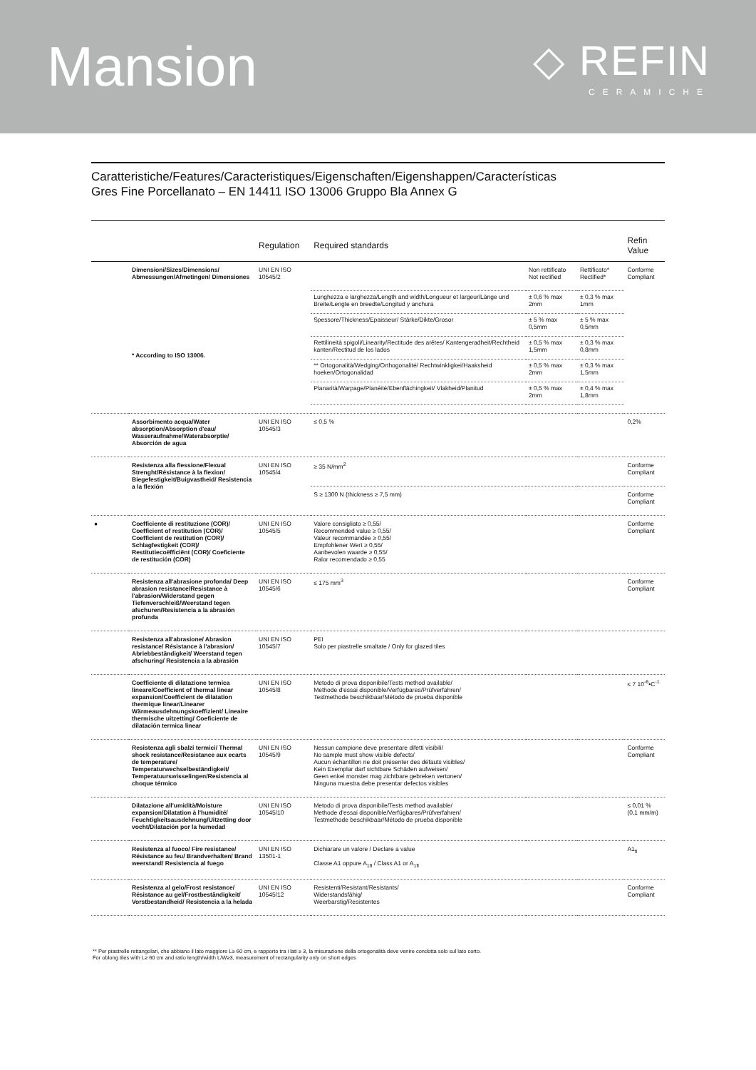Mansion
◇ REFIN
CERAMICHE
Caratteristiche/Features/Caracteristiques/Eigenschaften/Eigenshappen/Características
Gres Fine Porcellanato – EN 14411 ISO 13006 Gruppo Bla Annex G
| | | Regulation | Required standards | | | Refin Value |
| --- | --- | --- | --- | --- | --- | --- |
| | Dimensioni/Sizes/Dimensions/ Abmessungen/Afmetingen/ Dimensiones * According to ISO 13006. | UNI EN ISO 10545/2 | | Non rettificato Not rectified | Rettificato* Rectified* | Conforme Compliant |
| | | | Lunghezza e larghezza/Length and width/Longueur et largeur/Länge und Breite/Lengte en breedte/Longitud y anchura | ± 0,6 % max 2mm | ± 0,3 % max 1mm | |
| | | | Spessore/Thickness/Epaisseur/ Stärke/Dikte/Grosor | ± 5 % max 0,5mm | ± 5 % max 0,5mm | |
| | | | Rettilineità spigoli/Linearity/Rectitude des arêtes/ Kantengeradheit/Rechtheid kanten/Rectitud de los lados | ± 0,5 % max 1,5mm | ± 0,3 % max 0,8mm | |
| | | | ** Ortogonalità/Wedging/Orthogonalité/ Rechtwinkligkei/Haaksheid hoeken/Ortogonalidad | ± 0,5 % max 2mm | ± 0,3 % max 1,5mm | |
| | | | Planarità/Warpage/Planéité/Ebenflächingkeit/ Vlakheid/Planitud | ± 0,5 % max 2mm | ± 0,4 % max 1,8mm | |
| | Assorbimento acqua/Water absorption/Absorption d'eau/ Wasseraufnahme/Waterabsorptie/ Absorción de agua | UNI EN ISO 10545/3 | ≤ 0,5 % | | | 0,2% |
| | Resistenza alla flessione/Flexual Strenght/Résistance à la flexion/ Biegefestigkeit/Buigvastheid/ Resistencia a la flexión | UNI EN ISO 10545/4 | ≥ 35 N/mm<sup>2</sup> | | | Conforme Compliant |
| | | | S ≥ 1300 N (thickness ≥ 7,5 mm) | | | Conforme Compliant |
| ● | Coefficiente di restituzione (COR)/ Coefficient of restitution (COR)/ Coefficient de restitution (COR)/ Schlagfestigkeit (COR)/ Restitutiecoëfficiënt (COR)/ Coeficiente de restitución (COR) | UNI EN ISO 10545/5 | Valore consigliato ≥ 0,55/ Recommended value ≥ 0,55/ Valeur recommandée ≥ 0,55/ Empfohlener Wert ≥ 0,55/ Aanbevolen waarde ≥ 0,55/ Ralor recomendado ≥ 0,55 | | | Conforme Compliant |
| | Resistenza all'abrasione profonda/ Deep abrasion resistance/Resistance à l'abrasion/Widerstand gegen Tiefenverschleiß/Weerstand tegen afschuren/Resistencia a la abrasión profunda | UNI EN ISO 10545/6 | ≤ 175 mm<sup>3</sup> | | | Conforme Compliant |
| | Resistenza all'abrasione/ Abrasion resistance/ Résistance à l'abrasion/ Abriebbeständigkeit/ Weerstand tegen afschuring/ Resistencia a la abrasión | UNI EN ISO 10545/7 | PEI Solo per piastrelle smaltate / Only for glazed tiles | | | |
| | Coefficiente di dilatazione termica lineare/Coefficient of thermal linear expansion/Coefficient de dilatation thermique linear/Linearer Wärmeausdehnungskoeffizient/ Lineaire thermische uitzetting/ Coeficiente de dilatación termica linear | UNI EN ISO 10545/8 | Metodo di prova disponibile/Tests method available/ Methode d'essai disponible/Verfügbares/Prüfverfahren/ Testmethode beschikbaar/Método de prueba disponible | | | ≤ 7 10<sup>-6</sup>•C<sup>-1</sup> |
| | Resistenza agli sbalzi termici/ Thermal shock resistance/Resistance aux ecarts de temperature/ Temperaturwechselbeständigkeit/ Temperatuurswisselingen/Resistencia al choque térmico | UNI EN ISO 10545/9 | Nessun campione deve presentare difetti visibili/ No sample must show visible defects/ Aucun échantillon ne doit présenter des défauts visibles/ Kein Exemplar darf sichtbare Schäden aufweisen/ Geen enkel monster mag zichtbare gebreken vertonen/ Ninguna muestra debe presentar defectos visibles | | | Conforme Compliant |
| | Dilatazione all'umidità/Moisture expansion/Dilatation à l'humidité/ Feuchtigkeitsausdehnung/Uitzetting door vocht/Dilatación por la humedad | UNI EN ISO 10545/10 | Metodo di prova disponibile/Tests method available/ Methode d'essai disponible/Verfügbares/Prüfverfahren/ Testmethode beschikbaar/Método de prueba disponible | | | ≤ 0,01 % (0,1 mm/m) |
| | Resistenza al fuoco/ Fire resistance/ Résistance au feu/ Brandverhalten/ Brand weerstand/ Resistencia al fuego | UNI EN ISO 13501-1 | Dichiarare un valore / Declare a value Classe A1 oppure A<sub>1fl</sub> / Class A1 or A<sub>1fl</sub> | | | A1<sub>fl</sub> |
| | Resistenza al gelo/Frost resistance/ Résistance au gel/Frostbeständigkeit/ Vorstbestandheid/ Resistencia a la helada | UNI EN ISO 10545/12 | Resistenti/Resistant/Resistants/ Widerstandsfähig/ Weerbarstig/Resistentes | | | Conforme Compliant |
** Per piastrelle rettangolari, che abbiano il lato maggiore L≥ 60 cm, e rapporto tra i lati ≥ 3, la misurazione della ortogonalità deve venire condotta solo sul lato corto.
For oblong tiles with L≥ 60 cm and ratio length/width L/W≥3, measurement of rectangularity only on short edges